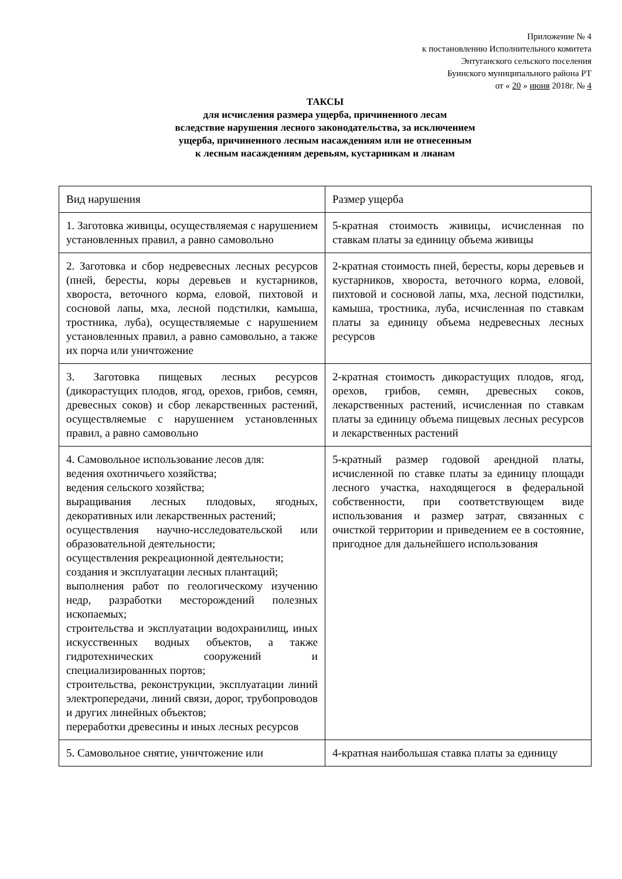Приложение № 4
к постановлению Исполнительного комитета
Энтуганского сельского поселения
Буинского муниципального района РТ
от « 20 » июня 2018г. № 4
ТАКСЫ
для исчисления размера ущерба, причиненного лесам
вследствие нарушения лесного законодательства, за исключением
ущерба, причиненного лесным насаждениям или не отнесенным
к лесным насаждениям деревьям, кустарникам и лианам
| Вид нарушения | Размер ущерба |
| 1. Заготовка живицы, осуществляемая с нарушением установленных правил, а равно самовольно | 5-кратная стоимость живицы, исчисленная по ставкам платы за единицу объема живицы |
| 2. Заготовка и сбор недревесных лесных ресурсов (пней, бересты, коры деревьев и кустарников, хвороста, веточного корма, еловой, пихтовой и сосновой лапы, мха, лесной подстилки, камыша, тростника, луба), осуществляемые с нарушением установленных правил, а равно самовольно, а также их порча или уничтожение | 2-кратная стоимость пней, бересты, коры деревьев и кустарников, хвороста, веточного корма, еловой, пихтовой и сосновой лапы, мха, лесной подстилки, камыша, тростника, луба, исчисленная по ставкам платы за единицу объема недревесных лесных ресурсов |
| 3. Заготовка пищевых лесных ресурсов (дикорастущих плодов, ягод, орехов, грибов, семян, древесных соков) и сбор лекарственных растений, осуществляемые с нарушением установленных правил, а равно самовольно | 2-кратная стоимость дикорастущих плодов, ягод, орехов, грибов, семян, древесных соков, лекарственных растений, исчисленная по ставкам платы за единицу объема пищевых лесных ресурсов и лекарственных растений |
| 4. Самовольное использование лесов для: ведения охотничьего хозяйства; ведения сельского хозяйства; выращивания лесных плодовых, ягодных, декоративных или лекарственных растений; осуществления научно-исследовательской или образовательной деятельности; осуществления рекреационной деятельности; создания и эксплуатации лесных плантаций; выполнения работ по геологическому изучению недр, разработки месторождений полезных ископаемых; строительства и эксплуатации водохранилищ, иных искусственных водных объектов, а также гидротехнических сооружений и специализированных портов; строительства, реконструкции, эксплуатации линий электропередачи, линий связи, дорог, трубопроводов и других линейных объектов; переработки древесины и иных лесных ресурсов | 5-кратный размер годовой арендной платы, исчисленной по ставке платы за единицу площади лесного участка, находящегося в федеральной собственности, при соответствующем виде использования и размер затрат, связанных с очисткой территории и приведением ее в состояние, пригодное для дальнейшего использования |
| 5. Самовольное снятие, уничтожение или | 4-кратная наибольшая ставка платы за единицу |